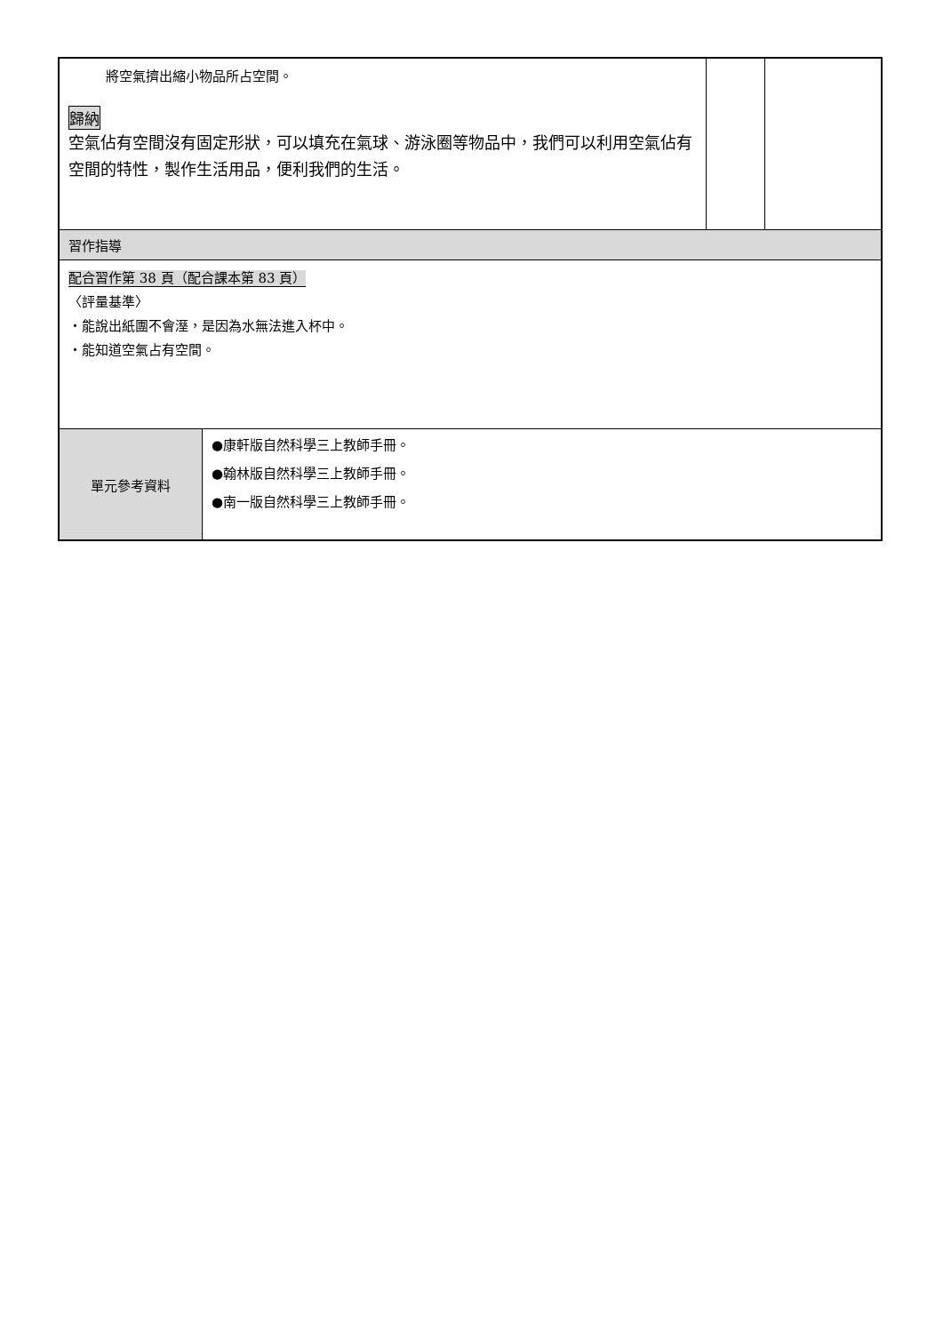| 將空氣擠出縮小物品所占空間。 歸納 空氣佔有空間沒有固定形狀，可以填充在氣球、游泳圈等物品中，我們可以利用空氣佔有空間的特性，製作生活用品，便利我們的生活。 | | | |
| 習作指導 | | | |
| 配合習作第 38 頁（配合課本第 83 頁） 〈評量基準〉 ・能說出紙團不會溼，是因為水無法進入杯中。 ・能知道空氣占有空間。 | | | |
| 單元參考資料 | ●康軒版自然科學三上教師手冊。 ●翰林版自然科學三上教師手冊。 ●南一版自然科學三上教師手冊。 | | |